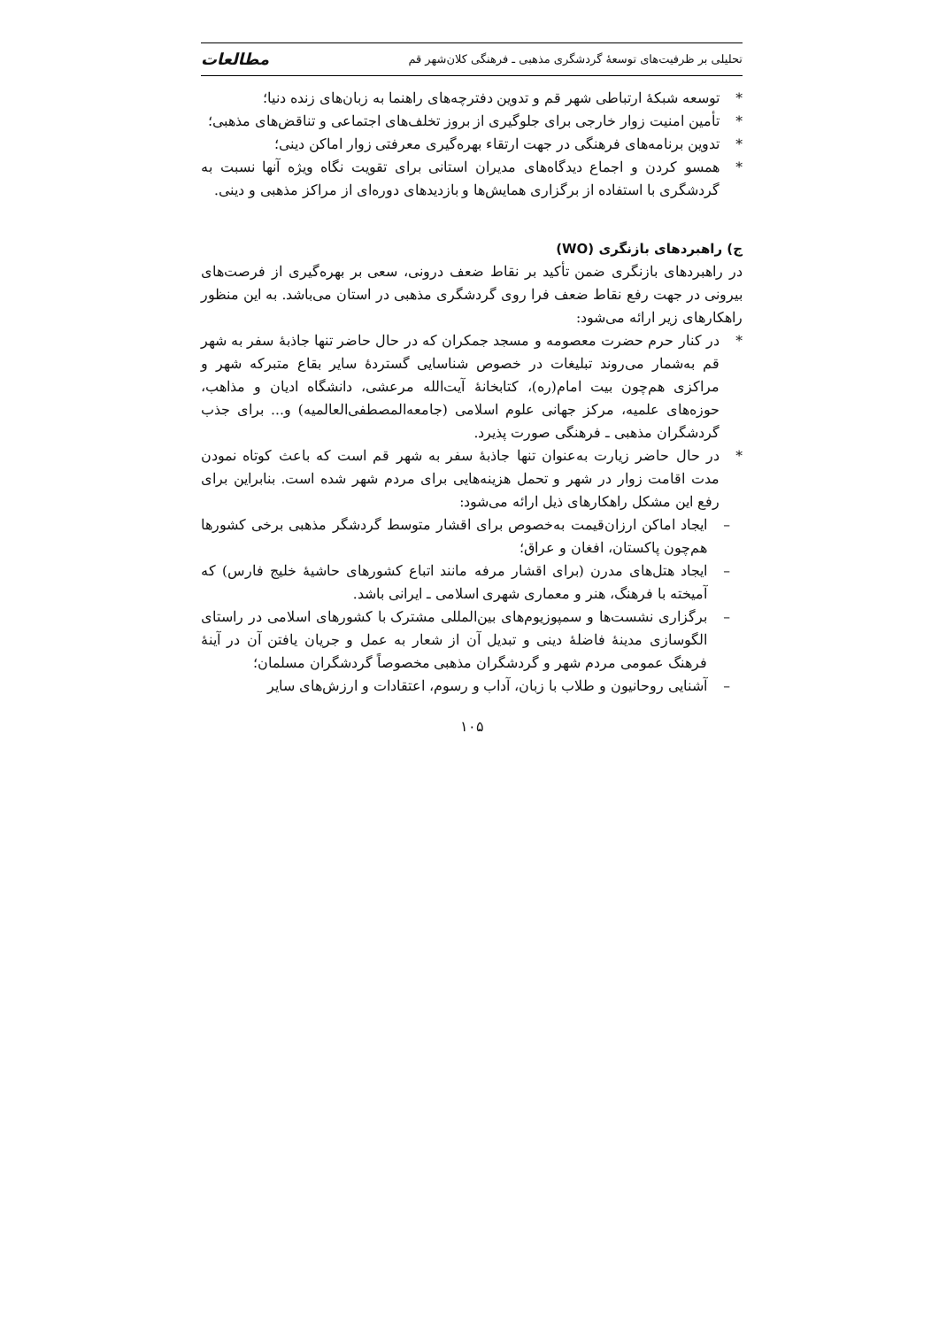تحلیلی بر ظرفیت‌های توسعهٔ گردشگری مذهبی ـ فرهنگی کلان‌شهر قم مطالعات
* توسعه شبکهٔ ارتباطی شهر قم و تدوین دفترچه‌های راهنما به زبان‌های زنده دنیا؛
* تأمین امنیت زوار خارجی برای جلوگیری از بروز تخلف‌های اجتماعی و تناقض‌های مذهبی؛
* تدوین برنامه‌های فرهنگی در جهت ارتقاء بهره‌گیری معرفتی زوار اماکن دینی؛
* همسو کردن و اجماع دیدگاه‌های مدیران استانی برای تقویت نگاه ویژه آنها نسبت به گردشگری با استفاده از برگزاری همایش‌ها و بازدیدهای دوره‌ای از مراکز مذهبی و دینی.
ج) راهبردهای بازنگری (WO)
در راهبردهای بازنگری ضمن تأکید بر نقاط ضعف درونی، سعی بر بهره‌گیری از فرصت‌های بیرونی در جهت رفع نقاط ضعف فرا روی گردشگری مذهبی در استان می‌باشد. به این منظور راهکارهای زیر ارائه می‌شود:
* در کنار حرم حضرت معصومه و مسجد جمکران که در حال حاضر تنها جاذبهٔ سفر به شهر قم به‌شمار می‌روند تبلیغات در خصوص شناسایی گستردهٔ سایر بقاع متبرکه شهر و مراکزی هم‌چون بیت امام(ره)، کتابخانهٔ آیت‌الله مرعشی، دانشگاه ادیان و مذاهب، حوزه‌های علمیه، مرکز جهانی علوم اسلامی (جامعه‌المصطفی‌العالمیه) و... برای جذب گردشگران مذهبی ـ فرهنگی صورت پذیرد.
* در حال حاضر زیارت به‌عنوان تنها جاذبهٔ سفر به شهر قم است که باعث کوتاه نمودن مدت اقامت زوار در شهر و تحمل هزینه‌هایی برای مردم شهر شده است. بنابراین برای رفع این مشکل راهکارهای ذیل ارائه می‌شود:
– ایجاد اماکن ارزان‌قیمت به‌خصوص برای اقشار متوسط گردشگر مذهبی برخی کشورها هم‌چون پاکستان، افغان و عراق؛
– ایجاد هتل‌های مدرن (برای اقشار مرفه مانند اتباع کشورهای حاشیهٔ خلیج فارس) که آمیخته با فرهنگ، هنر و معماری شهری اسلامی ـ ایرانی باشد.
– برگزاری نشست‌ها و سمپوزیوم‌های بین‌المللی مشترک با کشورهای اسلامی در راستای الگوسازی مدینهٔ فاضلهٔ دینی و تبدیل آن از شعار به عمل و جریان یافتن آن در آینهٔ فرهنگ عمومی مردم شهر و گردشگران مذهبی مخصوصاً گردشگران مسلمان؛
– آشنایی روحانیون و طلاب با زبان، آداب و رسوم، اعتقادات و ارزش‌های سایر
۱۰۵